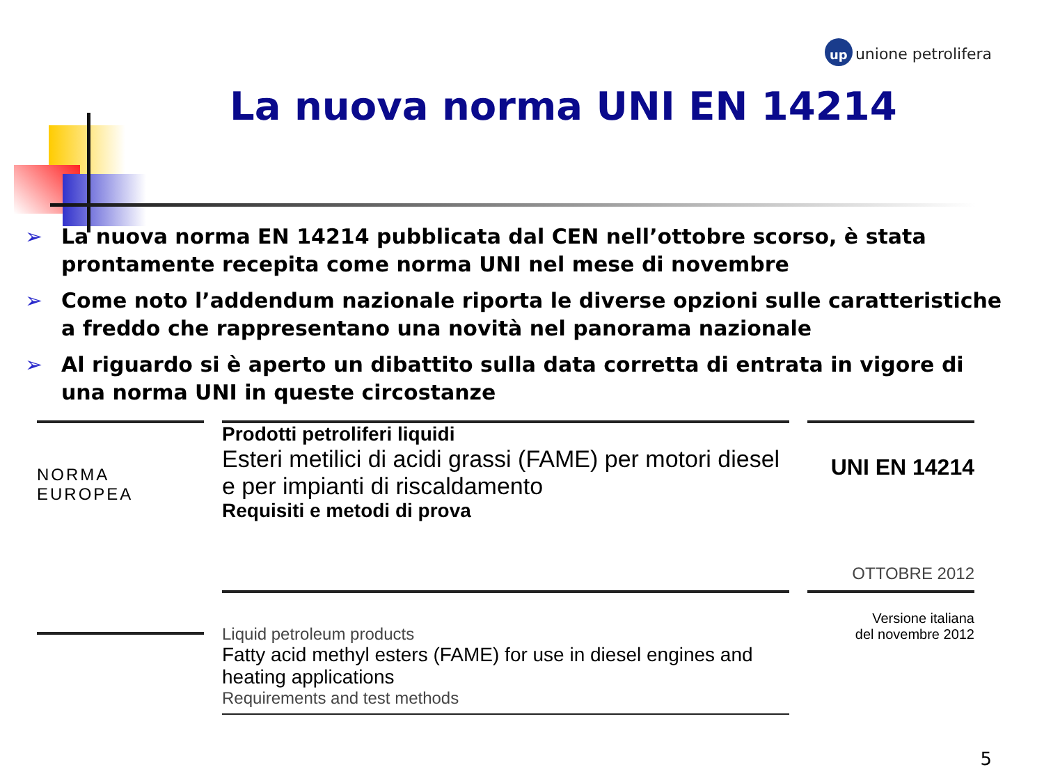up unione petrolifera
La nuova norma UNI EN 14214
➢ La nuova norma EN 14214 pubblicata dal CEN nell’ottobre scorso, è stata prontamente recepita come norma UNI nel mese di novembre
➢ Come noto l’addendum nazionale riporta le diverse opzioni sulle caratteristiche a freddo che rappresentano una novità nel panorama nazionale
➢ Al riguardo si è aperto un dibattito sulla data corretta di entrata in vigore di una norma UNI in queste circostanze
NORMA
EUROPEA
Prodotti petroliferi liquidi
Esteri metilici di acidi grassi (FAME) per motori diesel e per impianti di riscaldamento
Requisiti e metodi di prova
Liquid petroleum products
Fatty acid methyl esters (FAME) for use in diesel engines and heating applications
Requirements and test methods
UNI EN 14214
OTTOBRE 2012
Versione italiana
del novembre 2012
5